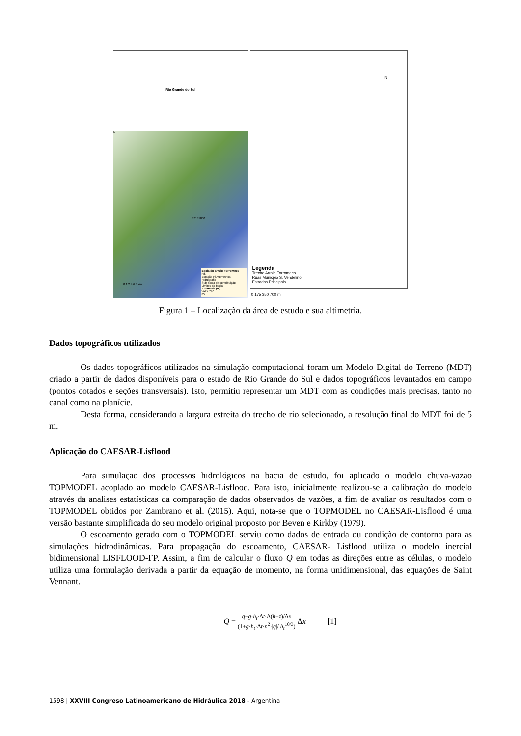Rio Grande do Sul
N
Bacia do arroio Forromeco - RS
Estação Fluviometrica
Hidrografia
Sub-bacia de contribuição
Limites da bacia
Altimetria (m)
Valor 790
85
0 1 2 4 6 8 km
87181000
N
Legenda
Trecho Arroio Forromeco
Ruas Municpio S. Vendelino
Estradas Principais
0 175 350 700 m
Figura 1 – Localização da área de estudo e sua altimetria.
Dados topográficos utilizados
Os dados topográficos utilizados na simulação computacional foram um Modelo Digital do Terreno (MDT) criado a partir de dados disponíveis para o estado de Rio Grande do Sul e dados topográficos levantados em campo (pontos cotados e seções transversais). Isto, permitiu representar um MDT com as condições mais precisas, tanto no canal como na planície.
Desta forma, considerando a largura estreita do trecho de rio selecionado, a resolução final do MDT foi de 5 m.
Aplicação do CAESAR-Lisflood
Para simulação dos processos hidrológicos na bacia de estudo, foi aplicado o modelo chuva-vazão TOPMODEL acoplado ao modelo CAESAR-Lisflood. Para isto, inicialmente realizou-se a calibração do modelo através da analises estatísticas da comparação de dados observados de vazões, a fim de avaliar os resultados com o TOPMODEL obtidos por Zambrano et al. (2015). Aqui, nota-se que o TOPMODEL no CAESAR-Lisflood é uma versão bastante simplificada do seu modelo original proposto por Beven e Kirkby (1979).
O escoamento gerado com o TOPMODEL serviu como dados de entrada ou condição de contorno para as simulações hidrodinâmicas. Para propagação do escoamento, CAESAR- Lisflood utiliza o modelo inercial bidimensional LISFLOOD-FP. Assim, a fim de calcular o fluxo Q em todas as direções entre as células, o modelo utiliza uma formulação derivada a partir da equação de momento, na forma unidimensional, das equações de Saint Vennant.
Q = q−g·h<sub>t</sub>·Δt·Δ(h+z)/Δx (1+g·h<sub>t</sub>·Δt·n<sup>2</sup>·|q|/ h<sub>t</sub><sup>10/3</sup>) Δx [1]
1598 | XXVIII Congreso Latinoamericano de Hidráulica 2018 - Argentina